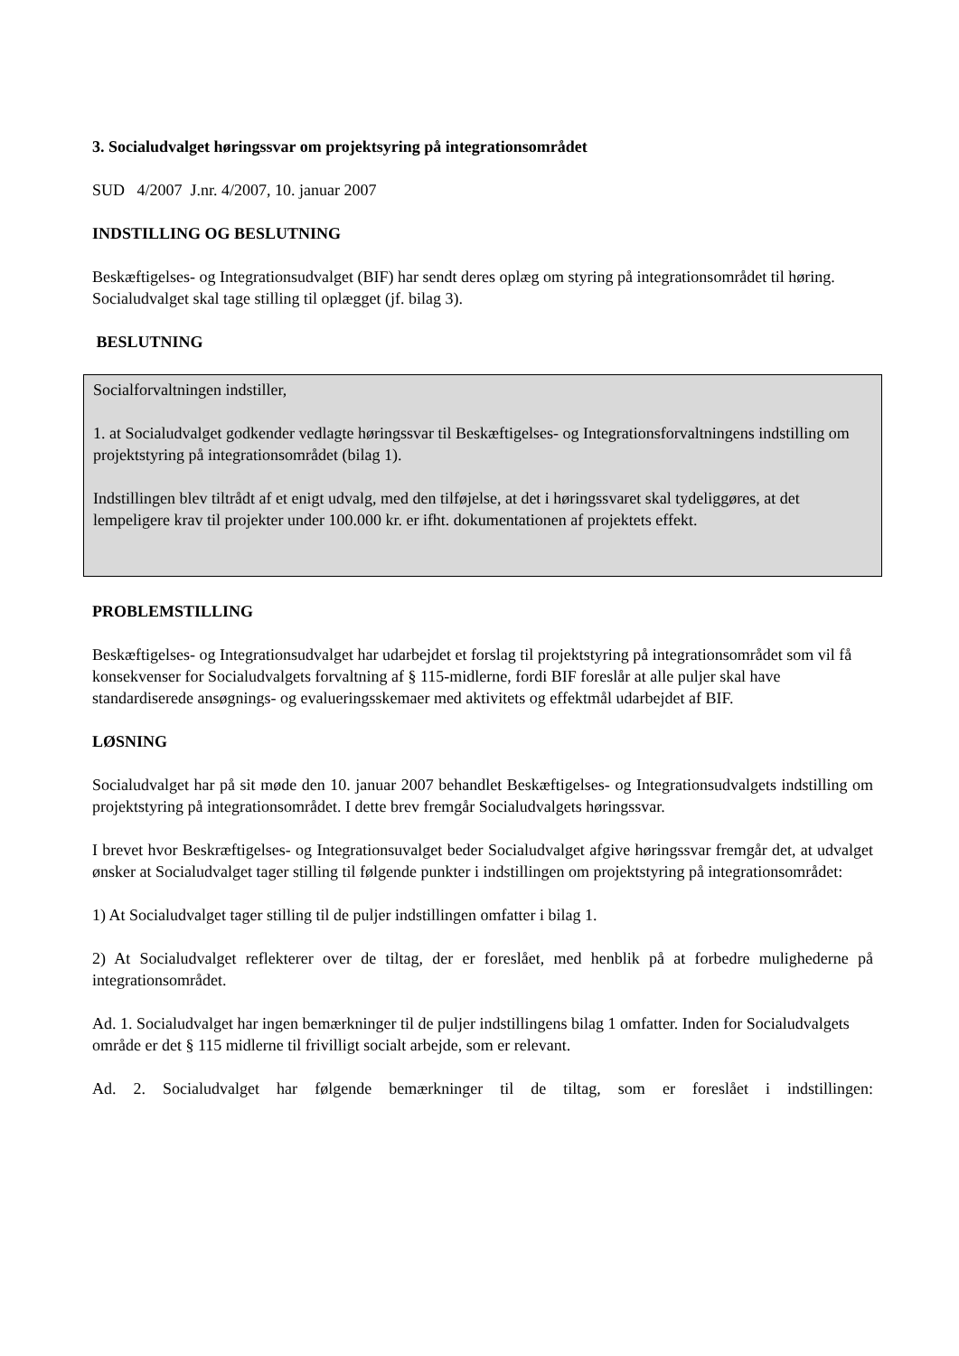3. Socialudvalget høringssvar om projektsyring på integrationsområdet
SUD 4/2007 J.nr. 4/2007, 10. januar 2007
INDSTILLING OG BESLUTNING
Beskæftigelses- og Integrationsudvalget (BIF) har sendt deres oplæg om styring på integrationsområdet til høring. Socialudvalget skal tage stilling til oplægget (jf. bilag 3).
BESLUTNING
Socialforvaltningen indstiller,
1. at Socialudvalget godkender vedlagte høringssvar til Beskæftigelses- og Integrationsforvaltningens indstilling om projektstyring på integrationsområdet (bilag 1).
Indstillingen blev tiltrådt af et enigt udvalg, med den tilføjelse, at det i høringssvaret skal tydeliggøres, at det lempeligere krav til projekter under 100.000 kr. er ifht. dokumentationen af projektets effekt.
PROBLEMSTILLING
Beskæftigelses- og Integrationsudvalget har udarbejdet et forslag til projektstyring på integrationsområdet som vil få konsekvenser for Socialudvalgets forvaltning af § 115-midlerne, fordi BIF foreslår at alle puljer skal have standardiserede ansøgnings- og evalueringsskemaer med aktivitets og effektmål udarbejdet af BIF.
LØSNING
Socialudvalget har på sit møde den 10. januar 2007 behandlet Beskæftigelses- og Integrationsudvalgets indstilling om projektstyring på integrationsområdet. I dette brev fremgår Socialudvalgets høringssvar.
I brevet hvor Beskræftigelses- og Integrationsuvalget beder Socialudvalget afgive høringssvar fremgår det, at udvalget ønsker at Socialudvalget tager stilling til følgende punkter i indstillingen om projektstyring på integrationsområdet:
1) At Socialudvalget tager stilling til de puljer indstillingen omfatter i bilag 1.
2) At Socialudvalget reflekterer over de tiltag, der er foreslået, med henblik på at forbedre mulighederne på integrationsområdet.
Ad. 1. Socialudvalget har ingen bemærkninger til de puljer indstillingens bilag 1 omfatter. Inden for Socialudvalgets område er det § 115 midlerne til frivilligt socialt arbejde, som er relevant.
Ad. 2. Socialudvalget har følgende bemærkninger til de tiltag, som er foreslået i indstillingen: